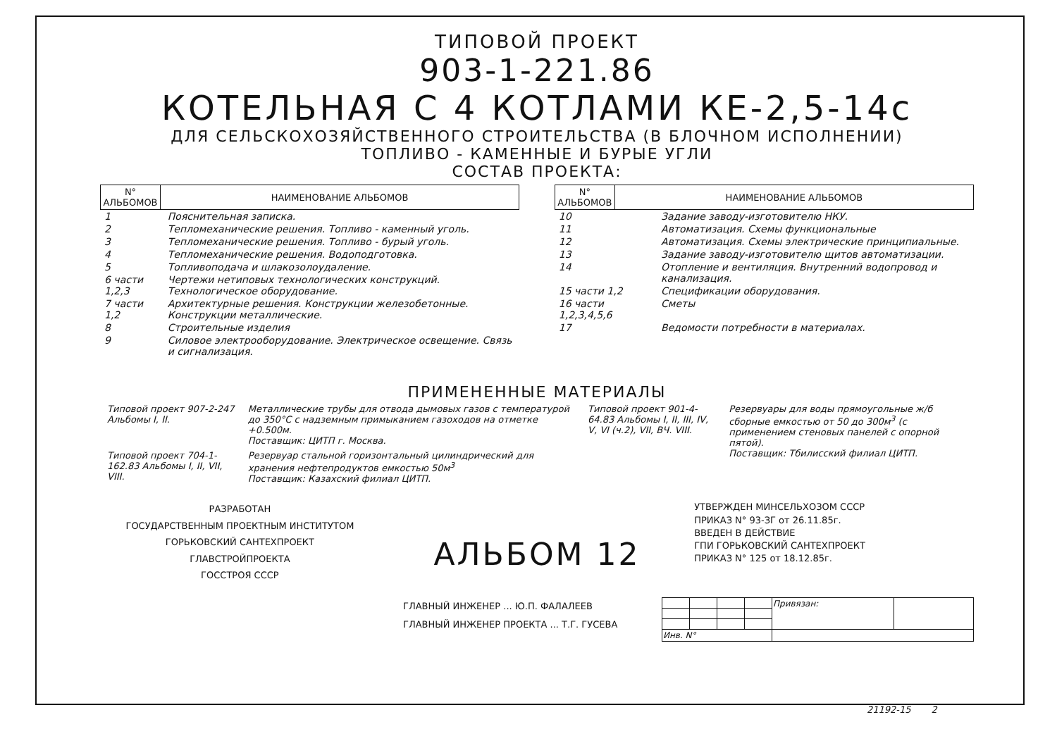ТИПОВОЙ ПРОЕКТ
903-1-221.86
КОТЕЛЬНАЯ С 4 КОТЛАМИ КЕ-2,5-14с
ДЛЯ СЕЛЬСКОХОЗЯЙСТВЕННОГО СТРОИТЕЛЬСТВА (В БЛОЧНОМ ИСПОЛНЕНИИ)
ТОПЛИВО - КАМЕННЫЕ И БУРЫЕ УГЛИ
СОСТАВ ПРОЕКТА:
| N° АЛЬБОМОВ | НАИМЕНОВАНИЕ АЛЬБОМОВ |
| --- | --- |
| 1 | Пояснительная записка. |
| 2 | Тепломеханические решения. Топливо - каменный уголь. |
| 3 | Тепломеханические решения. Топливо - бурый уголь. |
| 4 | Тепломеханические решения. Водоподготовка. |
| 5 | Топливоподача и шлакозолоудаление. |
| 6 части 1,2,3 | Чертежи нетиповых технологических конструкций. Технологическое оборудование. |
| 7 части 1,2 | Архитектурные решения. Конструкции железобетонные. Конструкции металлические. |
| 8 | Строительные изделия |
| 9 | Силовое электрооборудование. Электрическое освещение. Связь и сигнализация. |
| N° АЛЬБОМОВ | НАИМЕНОВАНИЕ АЛЬБОМОВ |
| --- | --- |
| 10 | Задание заводу-изготовителю НКУ. |
| 11 | Автоматизация. Схемы функциональные |
| 12 | Автоматизация. Схемы электрические принципиальные. |
| 13 | Задание заводу-изготовителю щитов автоматизации. |
| 14 | Отопление и вентиляция. Внутренний водопровод и канализация. |
| 15 части 1,2 | Спецификации оборудования. |
| 16 части 1,2,3,4,5,6 | Сметы |
| 17 | Ведомости потребности в материалах. |
ПРИМЕНЕННЫЕ МАТЕРИАЛЫ
| Типовой проект 907-2-247 Альбомы I, II. | Металлические трубы для отвода дымовых газов с температурой до 350°С с надземным примыканием газоходов на отметке +0.500м. Поставщик: ЦИТП г. Москва. |
| Типовой проект 704-1-162.83 Альбомы I, II, VII, VIII. | Резервуар стальной горизонтальный цилиндрический для хранения нефтепродуктов емкостью 50м<sup>3</sup> Поставщик: Казахский филиал ЦИТП. |
| Типовой проект 901-4-64.83 Альбомы I, II, III, IV, V, VI (ч.2), VII, ВЧ. VIII. | Резервуары для воды прямоугольные ж/б сборные емкостью от 50 до 300м<sup>3</sup> (с применением стеновых панелей с опорной пятой). Поставщик: Тбилисский филиал ЦИТП. |
РАЗРАБОТАН
ГОСУДАРСТВЕННЫМ ПРОЕКТНЫМ ИНСТИТУТОМ
ГОРЬКОВСКИЙ САНТЕХПРОЕКТ
ГЛАВСТРОЙПРОЕКТА
ГОССТРОЯ СССР
АЛЬБОМ 12
УТВЕРЖДЕН МИНСЕЛЬХОЗОМ СССР
ПРИКАЗ N° 93-ЗГ от 26.11.85г.
ВВЕДЕН В ДЕЙСТВИЕ
ГПИ ГОРЬКОВСКИЙ САНТЕХПРОЕКТ
ПРИКАЗ N° 125 от 18.12.85г.
ГЛАВНЫЙ ИНЖЕНЕР ... Ю.П. ФАЛАЛЕЕВ
ГЛАВНЫЙ ИНЖЕНЕР ПРОЕКТА ... Т.Г. ГУСЕВА
| | | | | Привязан: | |
| Инв. N° | | | | | |
21192-15 2